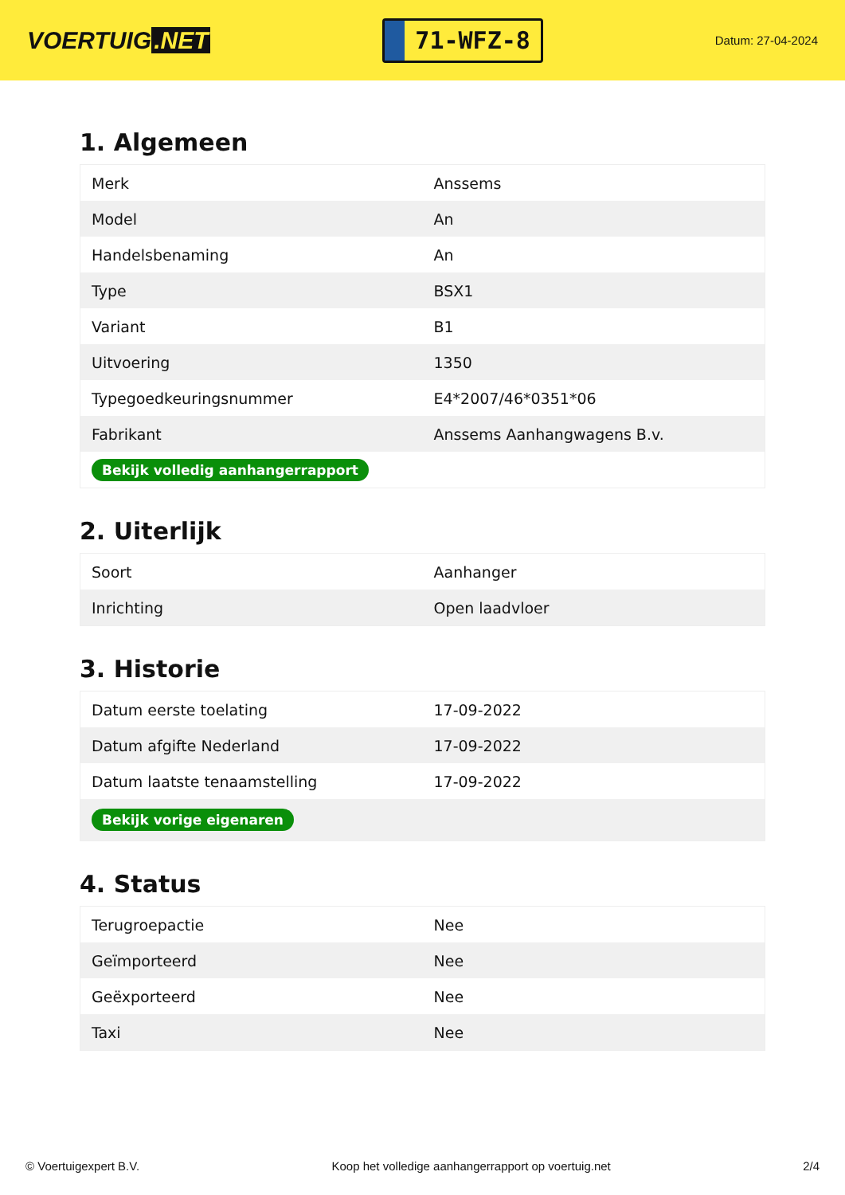VOERTUIG.NET
71-WFZ-8
Datum: 27-04-2024
1. Algemeen
| Merk | Anssems |
| Model | An |
| Handelsbenaming | An |
| Type | BSX1 |
| Variant | B1 |
| Uitvoering | 1350 |
| Typegoedkeuringsnummer | E4*2007/46*0351*06 |
| Fabrikant | Anssems Aanhangwagens B.v. |
| Bekijk volledig aanhangerrapport | |
2. Uiterlijk
| Soort | Aanhanger |
| Inrichting | Open laadvloer |
3. Historie
| Datum eerste toelating | 17-09-2022 |
| Datum afgifte Nederland | 17-09-2022 |
| Datum laatste tenaamstelling | 17-09-2022 |
| Bekijk vorige eigenaren | |
4. Status
| Terugroepactie | Nee |
| Geïmporteerd | Nee |
| Geëxporteerd | Nee |
| Taxi | Nee |
© Voertuigexpert B.V. Koop het volledige aanhangerrapport op voertuig.net 2/4